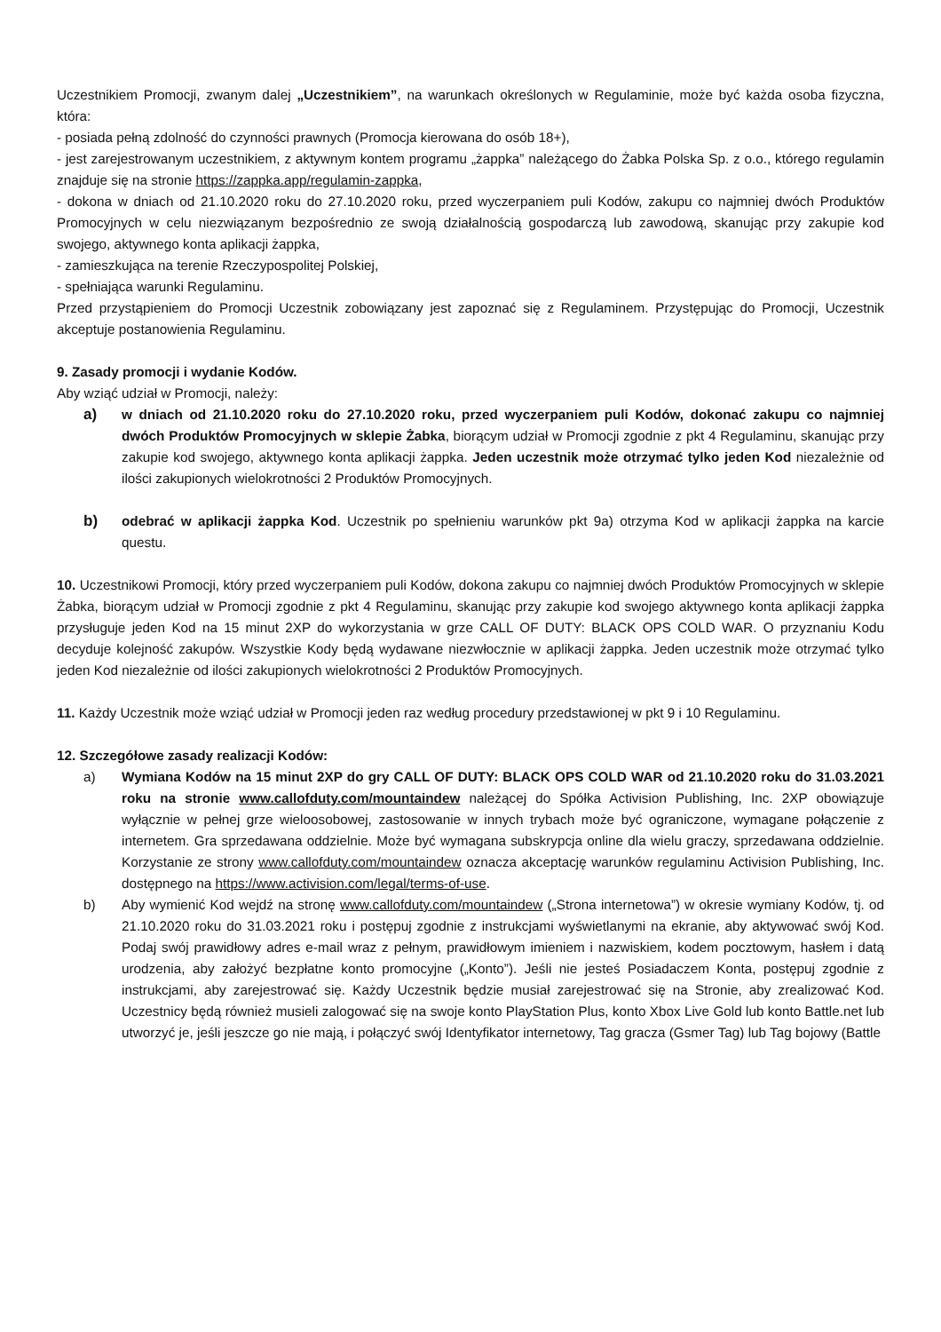Uczestnikiem Promocji, zwanym dalej „Uczestnikiem”, na warunkach określonych w Regulaminie, może być każda osoba fizyczna, która:
- posiada pełną zdolność do czynności prawnych (Promocja kierowana do osób 18+),
- jest zarejestrowanym uczestnikiem, z aktywnym kontem programu „żappka” należącego do Żabka Polska Sp. z o.o., którego regulamin znajduje się na stronie https://zappka.app/regulamin-zappka,
- dokona w dniach od 21.10.2020 roku do 27.10.2020 roku, przed wyczerpaniem puli Kodów, zakupu co najmniej dwóch Produktów Promocyjnych w celu niezwiązanym bezpośrednio ze swoją działalnością gospodarczą lub zawodową, skanując przy zakupie kod swojego, aktywnego konta aplikacji żappka,
- zamieszkująca na terenie Rzeczypospolitej Polskiej,
- spełniająca warunki Regulaminu.
Przed przystąpieniem do Promocji Uczestnik zobowiązany jest zapoznać się z Regulaminem. Przystępując do Promocji, Uczestnik akceptuje postanowienia Regulaminu.
9. Zasady promocji i wydanie Kodów.
Aby wziąć udział w Promocji, należy:
a) w dniach od 21.10.2020 roku do 27.10.2020 roku, przed wyczerpaniem puli Kodów, dokonać zakupu co najmniej dwóch Produktów Promocyjnych w sklepie Żabka, biorącym udział w Promocji zgodnie z pkt 4 Regulaminu, skanując przy zakupie kod swojego, aktywnego konta aplikacji żappka. Jeden uczestnik może otrzymać tylko jeden Kod niezależnie od ilości zakupionych wielokrotności 2 Produktów Promocyjnych.
b) odebrać w aplikacji żappka Kod. Uczestnik po spełnieniu warunków pkt 9a) otrzyma Kod w aplikacji żappka na karcie questu.
10. Uczestnikowi Promocji, który przed wyczerpaniem puli Kodów, dokona zakupu co najmniej dwóch Produktów Promocyjnych w sklepie Żabka, biorącym udział w Promocji zgodnie z pkt 4 Regulaminu, skanując przy zakupie kod swojego aktywnego konta aplikacji żappka przysługuje jeden Kod na 15 minut 2XP do wykorzystania w grze CALL OF DUTY: BLACK OPS COLD WAR. O przyznaniu Kodu decyduje kolejność zakupów. Wszystkie Kody będą wydawane niezwłocznie w aplikacji żappka. Jeden uczestnik może otrzymać tylko jeden Kod niezależnie od ilości zakupionych wielokrotności 2 Produktów Promocyjnych.
11. Każdy Uczestnik może wziąć udział w Promocji jeden raz według procedury przedstawionej w pkt 9 i 10 Regulaminu.
12. Szczegółowe zasady realizacji Kodów:
a) Wymiana Kodów na 15 minut 2XP do gry CALL OF DUTY: BLACK OPS COLD WAR od 21.10.2020 roku do 31.03.2021 roku na stronie www.callofduty.com/mountaindew należącej do Spółka Activision Publishing, Inc. 2XP obowiązuje wyłącznie w pełnej grze wieloosobowej, zastosowanie w innych trybach może być ograniczone, wymagane połączenie z internetem. Gra sprzedawana oddzielnie. Może być wymagana subskrypcja online dla wielu graczy, sprzedawana oddzielnie. Korzystanie ze strony www.callofduty.com/mountaindew oznacza akceptację warunków regulaminu Activision Publishing, Inc. dostępnego na https://www.activision.com/legal/terms-of-use.
b) Aby wymienić Kod wejdź na stronę www.callofduty.com/mountaindew („Strona internetowa”) w okresie wymiany Kodów, tj. od 21.10.2020 roku do 31.03.2021 roku i postępuj zgodnie z instrukcjami wyświetlanymi na ekranie, aby aktywować swój Kod. Podaj swój prawidłowy adres e-mail wraz z pełnym, prawidłowym imieniem i nazwiskiem, kodem pocztowym, hasłem i datą urodzenia, aby założyć bezpłatne konto promocyjne („Konto”). Jeśli nie jesteś Posiadaczem Konta, postępuj zgodnie z instrukcjami, aby zarejestrować się. Każdy Uczestnik będzie musiał zarejestrować się na Stronie, aby zrealizować Kod. Uczestnicy będą również musieli zalogować się na swoje konto PlayStation Plus, konto Xbox Live Gold lub konto Battle.net lub utworzyć je, jeśli jeszcze go nie mają, i połączyć swój Identyfikator internetowy, Tag gracza (Gsmer Tag) lub Tag bojowy (Battle